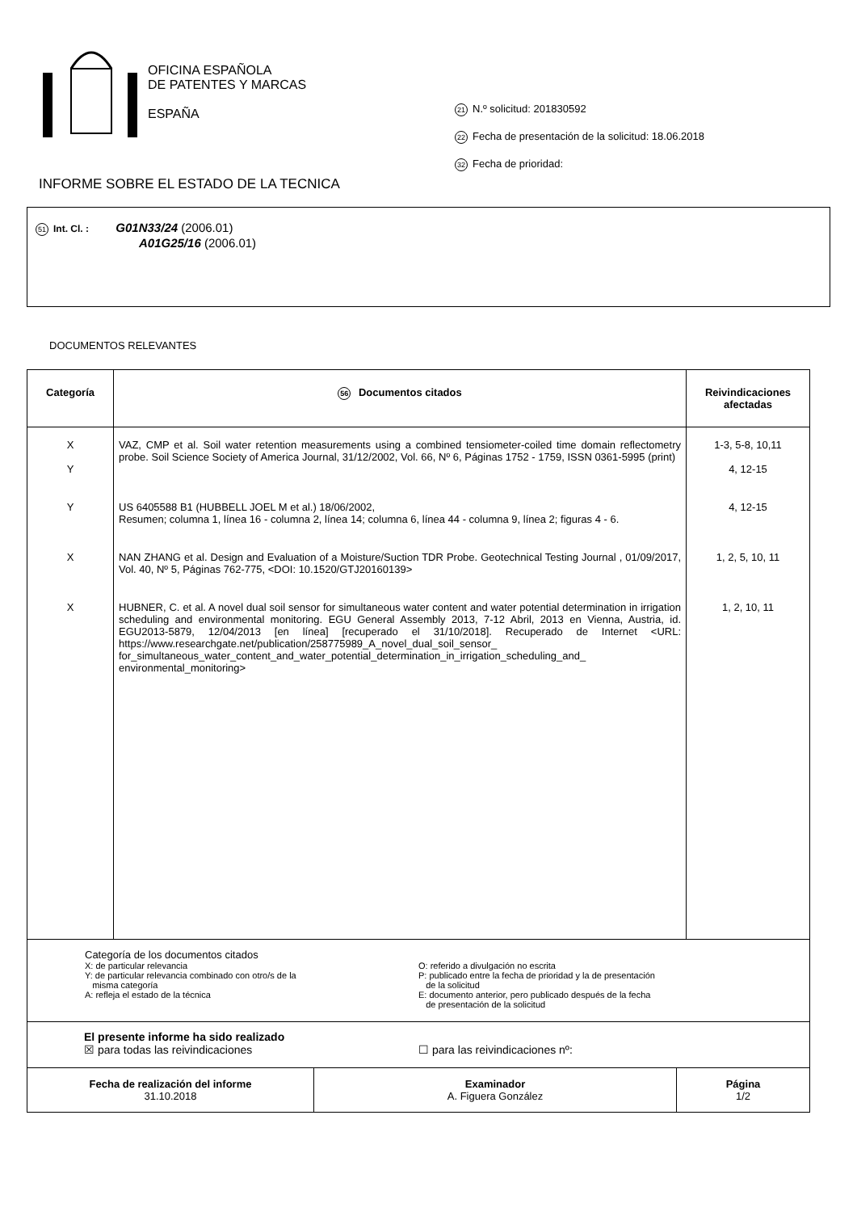OFICINA ESPAÑOLA
DE PATENTES Y MARCAS
ESPAÑA
21 N.º solicitud: 201830592
22 Fecha de presentación de la solicitud: 18.06.2018
32 Fecha de prioridad:
INFORME SOBRE EL ESTADO DE LA TECNICA
51 Int. Cl. : G01N33/24 (2006.01)
A01G25/16 (2006.01)
DOCUMENTOS RELEVANTES
| Categoría | 56 Documentos citados | Reivindicaciones afectadas |
| --- | --- | --- |
| X Y | VAZ, CMP et al. Soil water retention measurements using a combined tensiometer-coiled time domain reflectometry probe. Soil Science Society of America Journal, 31/12/2002, Vol. 66, Nº 6, Páginas 1752 - 1759, ISSN 0361-5995 (print) | 1-3, 5-8, 10,11 4, 12-15 |
| Y | US 6405588 B1 (HUBBELL JOEL M et al.) 18/06/2002, Resumen; columna 1, línea 16 - columna 2, línea 14; columna 6, línea 44 - columna 9, línea 2; figuras 4 - 6. | 4, 12-15 |
| X | NAN ZHANG et al. Design and Evaluation of a Moisture/Suction TDR Probe. Geotechnical Testing Journal , 01/09/2017, Vol. 40, Nº 5, Páginas 762-775, <DOI: 10.1520/GTJ20160139> | 1, 2, 5, 10, 11 |
| X | HUBNER, C. et al. A novel dual soil sensor for simultaneous water content and water potential determination in irrigation scheduling and environmental monitoring. EGU General Assembly 2013, 7-12 Abril, 2013 en Vienna, Austria, id. EGU2013-5879, 12/04/2013 [en línea] [recuperado el 31/10/2018]. Recuperado de Internet <URL: https://www.researchgate.net/publication/258775989_A_novel_dual_soil_sensor_ for_simultaneous_water_content_and_water_potential_determination_in_irrigation_scheduling_and_ environmental_monitoring> | 1, 2, 10, 11 |
| Categoría de los documentos citados X: de particular relevancia Y: de particular relevancia combinado con otro/s de la misma categoría A: refleja el estado de la técnica O: referido a divulgación no escrita P: publicado entre la fecha de prioridad y la de presentación de la solicitud E: documento anterior, pero publicado después de la fecha de presentación de la solicitud | | |
| El presente informe ha sido realizado ☒ para todas las reivindicaciones ☐ para las reivindicaciones nº: | | |
| Fecha de realización del informe 31.10.2018 | Examinador A. Figuera González | Página 1/2 |